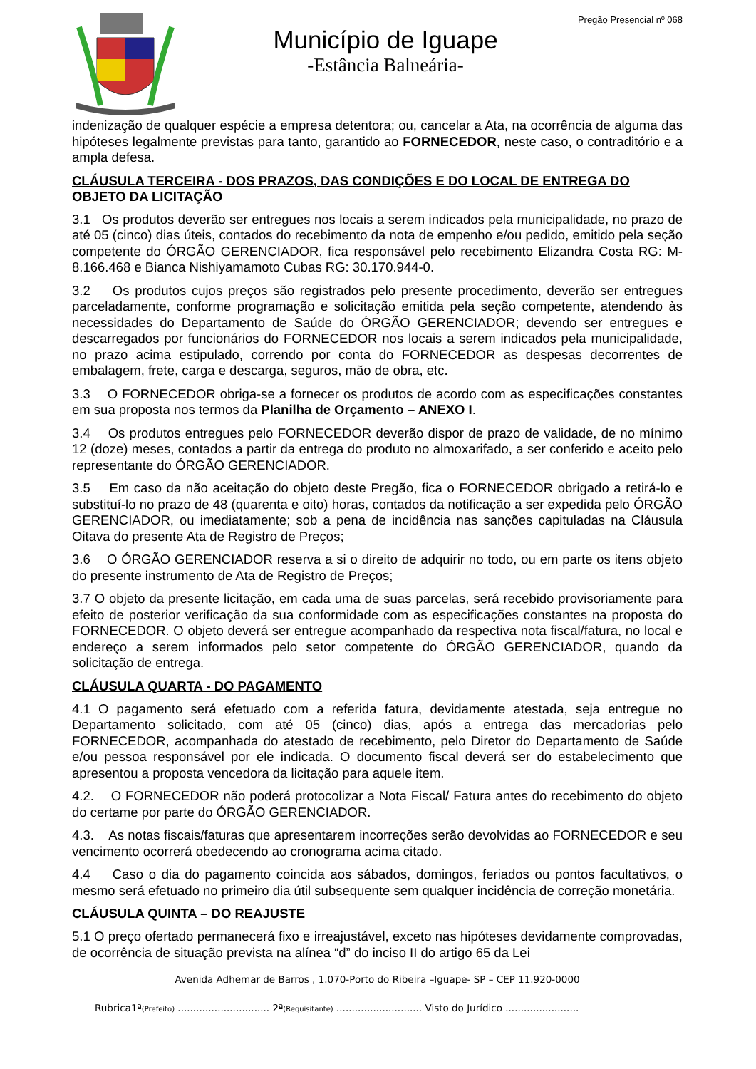Município de Iguape
-Estância Balneária-
Pregão Presencial nº 068
indenização de qualquer espécie a empresa detentora; ou, cancelar a Ata, na ocorrência de alguma das hipóteses legalmente previstas para tanto, garantido ao FORNECEDOR, neste caso, o contraditório e a ampla defesa.
CLÁUSULA TERCEIRA - DOS PRAZOS, DAS CONDIÇÕES E DO LOCAL DE ENTREGA DO OBJETO DA LICITAÇÃO
3.1 Os produtos deverão ser entregues nos locais a serem indicados pela municipalidade, no prazo de até 05 (cinco) dias úteis, contados do recebimento da nota de empenho e/ou pedido, emitido pela seção competente do ÓRGÃO GERENCIADOR, fica responsável pelo recebimento Elizandra Costa RG: M- 8.166.468 e Bianca Nishiyamamoto Cubas RG: 30.170.944-0.
3.2 Os produtos cujos preços são registrados pelo presente procedimento, deverão ser entregues parceladamente, conforme programação e solicitação emitida pela seção competente, atendendo às necessidades do Departamento de Saúde do ÓRGÃO GERENCIADOR; devendo ser entregues e descarregados por funcionários do FORNECEDOR nos locais a serem indicados pela municipalidade, no prazo acima estipulado, correndo por conta do FORNECEDOR as despesas decorrentes de embalagem, frete, carga e descarga, seguros, mão de obra, etc.
3.3 O FORNECEDOR obriga-se a fornecer os produtos de acordo com as especificações constantes em sua proposta nos termos da Planilha de Orçamento – ANEXO I.
3.4 Os produtos entregues pelo FORNECEDOR deverão dispor de prazo de validade, de no mínimo 12 (doze) meses, contados a partir da entrega do produto no almoxarifado, a ser conferido e aceito pelo representante do ÓRGÃO GERENCIADOR.
3.5 Em caso da não aceitação do objeto deste Pregão, fica o FORNECEDOR obrigado a retirá-lo e substituí-lo no prazo de 48 (quarenta e oito) horas, contados da notificação a ser expedida pelo ÓRGÃO GERENCIADOR, ou imediatamente; sob a pena de incidência nas sanções capituladas na Cláusula Oitava do presente Ata de Registro de Preços;
3.6 O ÓRGÃO GERENCIADOR reserva a si o direito de adquirir no todo, ou em parte os itens objeto do presente instrumento de Ata de Registro de Preços;
3.7 O objeto da presente licitação, em cada uma de suas parcelas, será recebido provisoriamente para efeito de posterior verificação da sua conformidade com as especificações constantes na proposta do FORNECEDOR. O objeto deverá ser entregue acompanhado da respectiva nota fiscal/fatura, no local e endereço a serem informados pelo setor competente do ÓRGÃO GERENCIADOR, quando da solicitação de entrega.
CLÁUSULA QUARTA - DO PAGAMENTO
4.1 O pagamento será efetuado com a referida fatura, devidamente atestada, seja entregue no Departamento solicitado, com até 05 (cinco) dias, após a entrega das mercadorias pelo FORNECEDOR, acompanhada do atestado de recebimento, pelo Diretor do Departamento de Saúde e/ou pessoa responsável por ele indicada. O documento fiscal deverá ser do estabelecimento que apresentou a proposta vencedora da licitação para aquele item.
4.2. O FORNECEDOR não poderá protocolizar a Nota Fiscal/ Fatura antes do recebimento do objeto do certame por parte do ÓRGÃO GERENCIADOR.
4.3. As notas fiscais/faturas que apresentarem incorreções serão devolvidas ao FORNECEDOR e seu vencimento ocorrerá obedecendo ao cronograma acima citado.
4.4 Caso o dia do pagamento coincida aos sábados, domingos, feriados ou pontos facultativos, o mesmo será efetuado no primeiro dia útil subsequente sem qualquer incidência de correção monetária.
CLÁUSULA QUINTA – DO REAJUSTE
5.1 O preço ofertado permanecerá fixo e irreajustável, exceto nas hipóteses devidamente comprovadas, de ocorrência de situação prevista na alínea “d” do inciso II do artigo 65 da Lei
Avenida Adhemar de Barros , 1.070-Porto do Ribeira –Iguape- SP – CEP 11.920-0000
Rubrica1ª(Prefeito) .............................. 2ª(Requisitante) ............................ Visto do Jurídico ........................